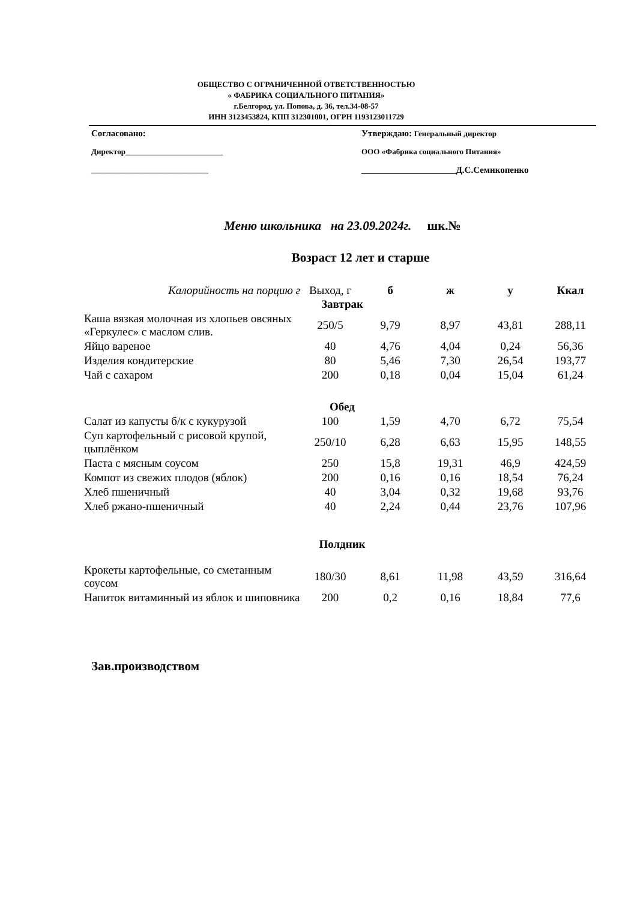ОБЩЕСТВО С ОГРАНИЧЕННОЙ ОТВЕТСТВЕННОСТЬЮ
« ФАБРИКА СОЦИАЛЬНОГО ПИТАНИЯ»
г.Белгород, ул. Попова, д. 36, тел.34-08-57
ИНН 3123453824, КПП 312301001, ОГРН 1193123011729
Согласовано:
Директор_________________________
______________________________
Утверждаю: Генеральный директор
ООО «Фабрика социального Питания»
_____________________Д.С.Семикопенко
Меню школьника на 23.09.2024г. шк.№
Возраст 12 лет и старше
| Калорийность на порцию г | Выход, г | б | ж | у | Ккал |
| --- | --- | --- | --- | --- | --- |
| Завтрак | | | | | |
| Каша вязкая молочная из хлопьев овсяных «Геркулес» с маслом слив. | 250/5 | 9,79 | 8,97 | 43,81 | 288,11 |
| Яйцо вареное | 40 | 4,76 | 4,04 | 0,24 | 56,36 |
| Изделия кондитерские | 80 | 5,46 | 7,30 | 26,54 | 193,77 |
| Чай с сахаром | 200 | 0,18 | 0,04 | 15,04 | 61,24 |
| Обед | | | | | |
| Салат из капусты б/к с кукурузой | 100 | 1,59 | 4,70 | 6,72 | 75,54 |
| Суп картофельный с рисовой крупой, цыплёнком | 250/10 | 6,28 | 6,63 | 15,95 | 148,55 |
| Паста с мясным соусом | 250 | 15,8 | 19,31 | 46,9 | 424,59 |
| Компот из свежих плодов (яблок) | 200 | 0,16 | 0,16 | 18,54 | 76,24 |
| Хлеб пшеничный | 40 | 3,04 | 0,32 | 19,68 | 93,76 |
| Хлеб ржано-пшеничный | 40 | 2,24 | 0,44 | 23,76 | 107,96 |
| Полдник | | | | | |
| Крокеты картофельные, со сметанным соусом | 180/30 | 8,61 | 11,98 | 43,59 | 316,64 |
| Напиток витаминный из яблок и шиповника | 200 | 0,2 | 0,16 | 18,84 | 77,6 |
Зав.производством